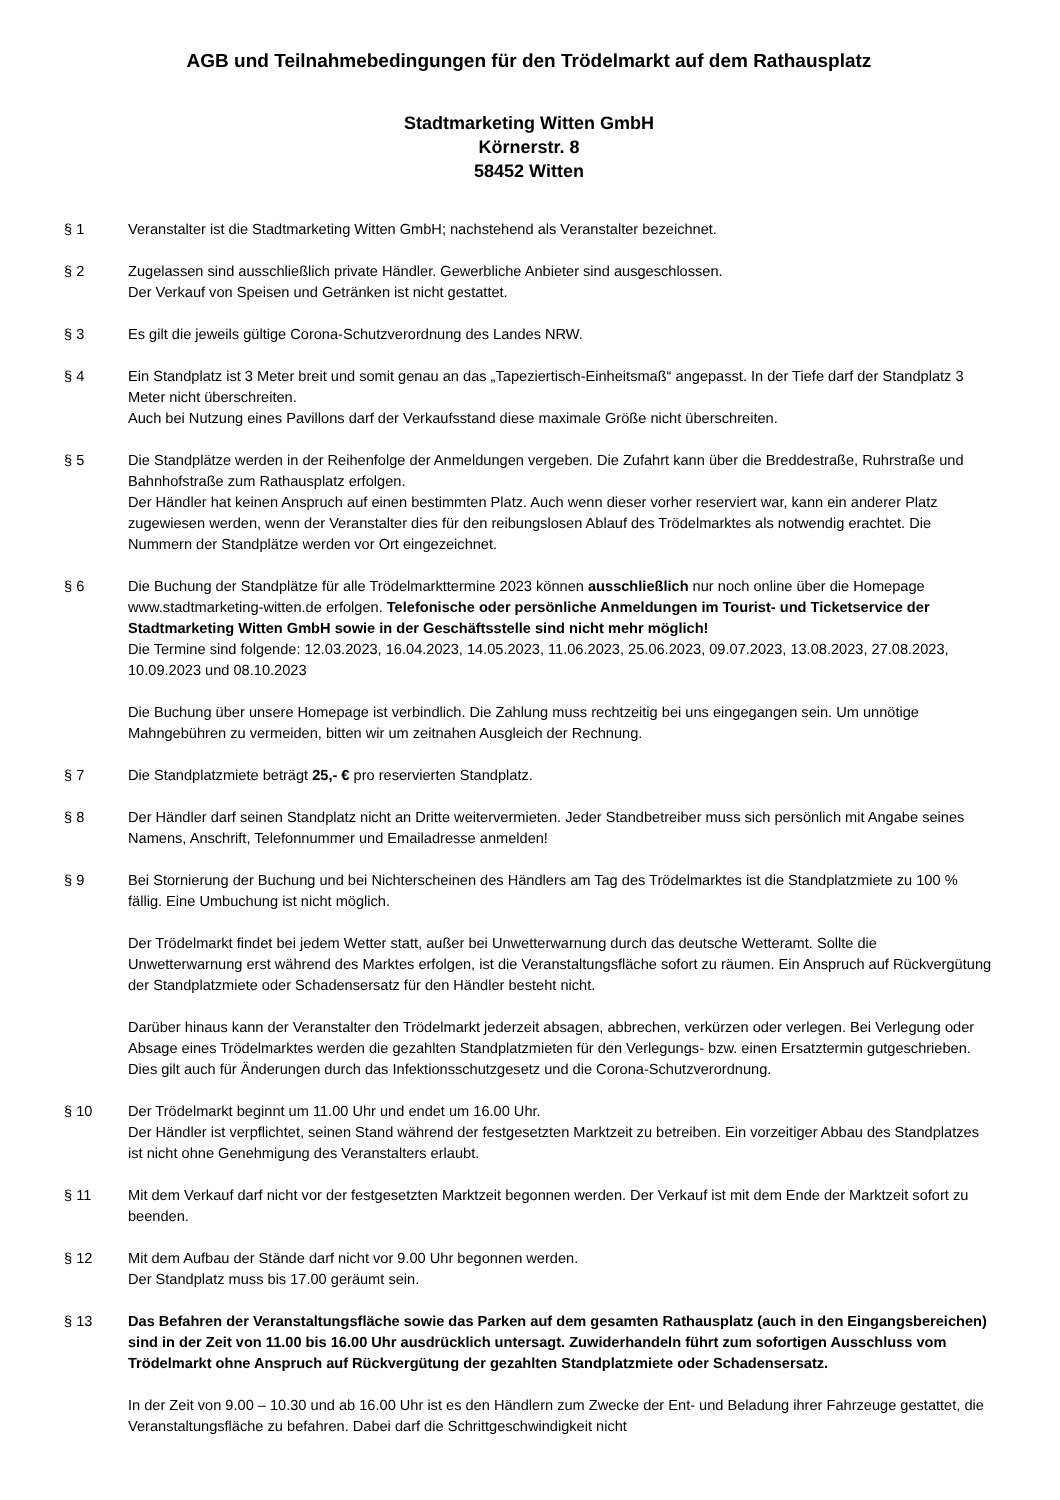AGB und Teilnahmebedingungen für den Trödelmarkt auf dem Rathausplatz
Stadtmarketing Witten GmbH
Körnerstr. 8
58452 Witten
§ 1 Veranstalter ist die Stadtmarketing Witten GmbH; nachstehend als Veranstalter bezeichnet.
§ 2 Zugelassen sind ausschließlich private Händler. Gewerbliche Anbieter sind ausgeschlossen.
Der Verkauf von Speisen und Getränken ist nicht gestattet.
§ 3 Es gilt die jeweils gültige Corona-Schutzverordnung des Landes NRW.
§ 4 Ein Standplatz ist 3 Meter breit und somit genau an das „Tapeziertisch-Einheitsmaß“ angepasst. In der Tiefe darf der Standplatz 3 Meter nicht überschreiten.
Auch bei Nutzung eines Pavillons darf der Verkaufsstand diese maximale Größe nicht überschreiten.
§ 5 Die Standplätze werden in der Reihenfolge der Anmeldungen vergeben. Die Zufahrt kann über die Breddestraße, Ruhrstraße und Bahnhofstraße zum Rathausplatz erfolgen.
Der Händler hat keinen Anspruch auf einen bestimmten Platz. Auch wenn dieser vorher reserviert war, kann ein anderer Platz zugewiesen werden, wenn der Veranstalter dies für den reibungslosen Ablauf des Trödelmarktes als notwendig erachtet. Die Nummern der Standplätze werden vor Ort eingezeichnet.
§ 6 Die Buchung der Standplätze für alle Trödelmarkttermine 2023 können ausschließlich nur noch online über die Homepage www.stadtmarketing-witten.de erfolgen. Telefonische oder persönliche Anmeldungen im Tourist- und Ticketservice der Stadtmarketing Witten GmbH sowie in der Geschäftsstelle sind nicht mehr möglich!
Die Termine sind folgende: 12.03.2023, 16.04.2023, 14.05.2023, 11.06.2023, 25.06.2023, 09.07.2023, 13.08.2023, 27.08.2023, 10.09.2023 und 08.10.2023
Die Buchung über unsere Homepage ist verbindlich. Die Zahlung muss rechtzeitig bei uns eingegangen sein. Um unnötige Mahngebühren zu vermeiden, bitten wir um zeitnahen Ausgleich der Rechnung.
§ 7 Die Standplatzmiete beträgt 25,- € pro reservierten Standplatz.
§ 8 Der Händler darf seinen Standplatz nicht an Dritte weitervermieten. Jeder Standbetreiber muss sich persönlich mit Angabe seines Namens, Anschrift, Telefonnummer und Emailadresse anmelden!
§ 9 Bei Stornierung der Buchung und bei Nichterscheinen des Händlers am Tag des Trödelmarktes ist die Standplatzmiete zu 100 % fällig. Eine Umbuchung ist nicht möglich.
Der Trödelmarkt findet bei jedem Wetter statt, außer bei Unwetterwarnung durch das deutsche Wetteramt. Sollte die Unwetterwarnung erst während des Marktes erfolgen, ist die Veranstaltungsfläche sofort zu räumen. Ein Anspruch auf Rückvergütung der Standplatzmiete oder Schadensersatz für den Händler besteht nicht.
Darüber hinaus kann der Veranstalter den Trödelmarkt jederzeit absagen, abbrechen, verkürzen oder verlegen. Bei Verlegung oder Absage eines Trödelmarktes werden die gezahlten Standplatzmieten für den Verlegungs- bzw. einen Ersatztermin gutgeschrieben. Dies gilt auch für Änderungen durch das Infektionsschutzgesetz und die Corona-Schutzverordnung.
§ 10 Der Trödelmarkt beginnt um 11.00 Uhr und endet um 16.00 Uhr.
Der Händler ist verpflichtet, seinen Stand während der festgesetzten Marktzeit zu betreiben. Ein vorzeitiger Abbau des Standplatzes ist nicht ohne Genehmigung des Veranstalters erlaubt.
§ 11 Mit dem Verkauf darf nicht vor der festgesetzten Marktzeit begonnen werden. Der Verkauf ist mit dem Ende der Marktzeit sofort zu beenden.
§ 12 Mit dem Aufbau der Stände darf nicht vor 9.00 Uhr begonnen werden.
Der Standplatz muss bis 17.00 geräumt sein.
§ 13 Das Befahren der Veranstaltungsfläche sowie das Parken auf dem gesamten Rathausplatz (auch in den Eingangsbereichen) sind in der Zeit von 11.00 bis 16.00 Uhr ausdrücklich untersagt. Zuwiderhandeln führt zum sofortigen Ausschluss vom Trödelmarkt ohne Anspruch auf Rückvergütung der gezahlten Standplatzmiete oder Schadensersatz.
In der Zeit von 9.00 – 10.30 und ab 16.00 Uhr ist es den Händlern zum Zwecke der Ent- und Beladung ihrer Fahrzeuge gestattet, die Veranstaltungsfläche zu befahren. Dabei darf die Schrittgeschwindigkeit nicht